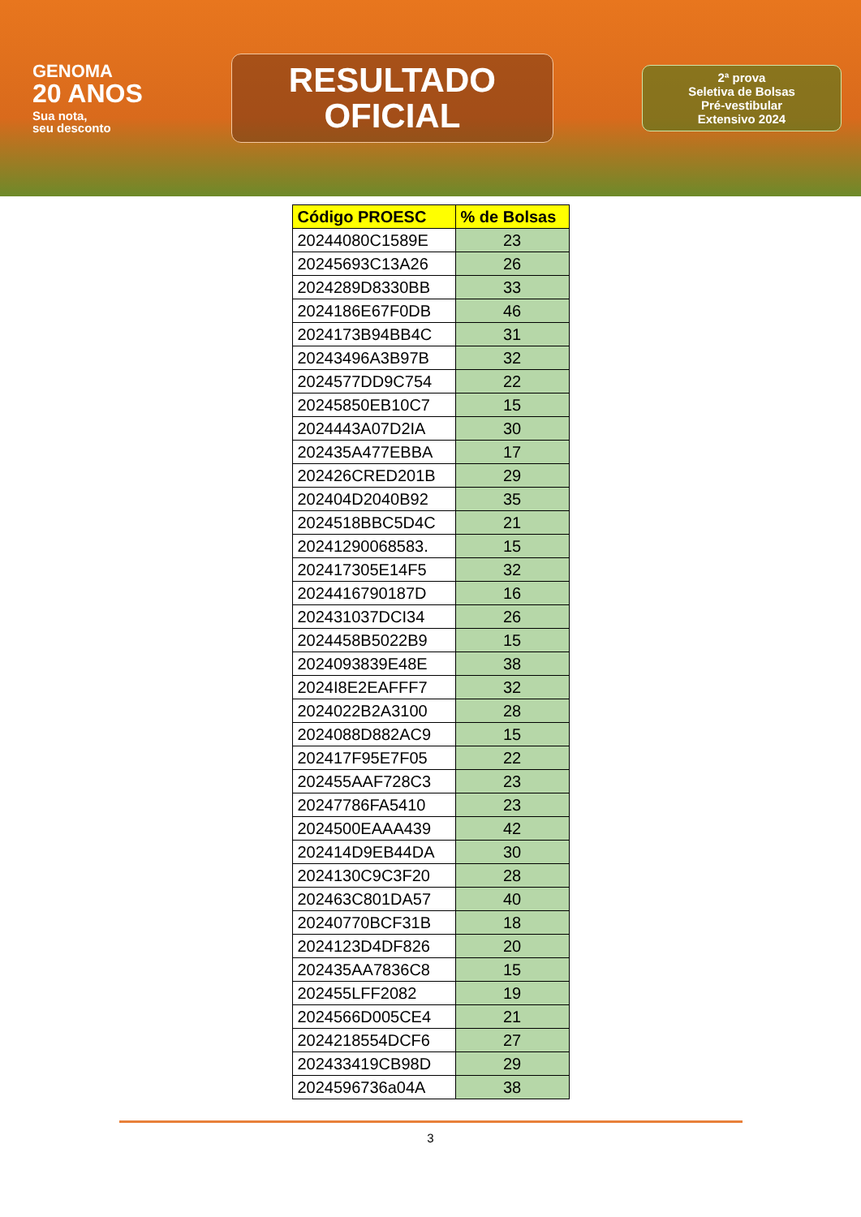GENOMA
20 ANOS
Sua nota,
seu desconto
RESULTADO
OFICIAL
2ª prova
Seletiva de Bolsas
Pré-vestibular
Extensivo 2024
| Código PROESC | % de Bolsas |
| --- | --- |
| 20244080C1589E | 23 |
| 20245693C13A26 | 26 |
| 2024289D8330BB | 33 |
| 2024186E67F0DB | 46 |
| 2024173B94BB4C | 31 |
| 20243496A3B97B | 32 |
| 2024577DD9C754 | 22 |
| 20245850EB10C7 | 15 |
| 2024443A07D2IA | 30 |
| 202435A477EBBA | 17 |
| 202426CRED201B | 29 |
| 202404D2040B92 | 35 |
| 2024518BBC5D4C | 21 |
| 20241290068583. | 15 |
| 202417305E14F5 | 32 |
| 2024416790187D | 16 |
| 202431037DCI34 | 26 |
| 2024458B5022B9 | 15 |
| 2024093839E48E | 38 |
| 2024I8E2EAFFF7 | 32 |
| 2024022B2A3100 | 28 |
| 2024088D882AC9 | 15 |
| 202417F95E7F05 | 22 |
| 202455AAF728C3 | 23 |
| 20247786FA5410 | 23 |
| 2024500EAAA439 | 42 |
| 202414D9EB44DA | 30 |
| 2024130C9C3F20 | 28 |
| 202463C801DA57 | 40 |
| 20240770BCF31B | 18 |
| 2024123D4DF826 | 20 |
| 202435AA7836C8 | 15 |
| 202455LFF2082 | 19 |
| 2024566D005CE4 | 21 |
| 2024218554DCF6 | 27 |
| 202433419CB98D | 29 |
| 2024596736a04A | 38 |
3